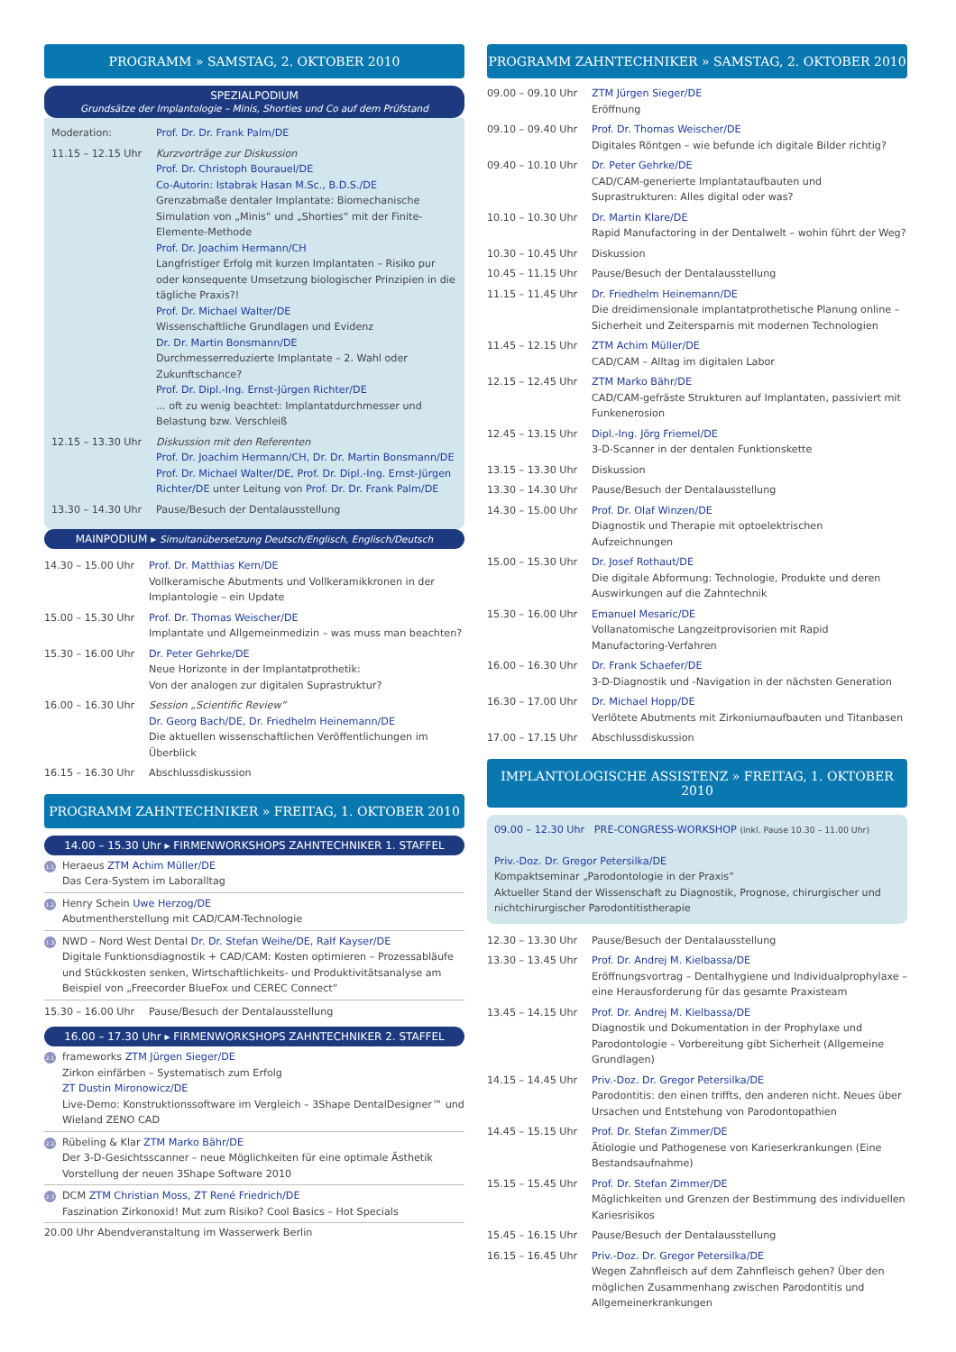PROGRAMM » SAMSTAG, 2. OKTOBER 2010
SPEZIALPODIUM
Grundsätze der Implantologie – Minis, Shorties und Co auf dem Prüfstand
Moderation: Prof. Dr. Dr. Frank Palm/DE
11.15 – 12.15 Uhr Kurzvorträge zur Diskussion
Prof. Dr. Christoph Bourauel/DE
Co-Autorin: Istabrak Hasan M.Sc., B.D.S./DE
Grenzabmaße dentaler Implantate: Biomechanische Simulation von „Minis“ und „Shorties“ mit der Finite-Elemente-Methode
Prof. Dr. Joachim Hermann/CH
Langfristiger Erfolg mit kurzen Implantaten – Risiko pur oder konsequente Umsetzung biologischer Prinzipien in die tägliche Praxis?!
Prof. Dr. Michael Walter/DE
Wissenschaftliche Grundlagen und Evidenz
Dr. Dr. Martin Bonsmann/DE
Durchmesserreduzierte Implantate – 2. Wahl oder Zukunftschance?
Prof. Dr. Dipl.-Ing. Ernst-Jürgen Richter/DE
... oft zu wenig beachtet: Implantatdurchmesser und Belastung bzw. Verschleiß
12.15 – 13.30 Uhr Diskussion mit den Referenten
Prof. Dr. Joachim Hermann/CH, Dr. Dr. Martin Bonsmann/DE Prof. Dr. Michael Walter/DE, Prof. Dr. Dipl.-Ing. Ernst-Jürgen Richter/DE unter Leitung von Prof. Dr. Dr. Frank Palm/DE
13.30 – 14.30 Uhr Pause/Besuch der Dentalausstellung
MAINPODIUM ▸ Simultanübersetzung Deutsch/Englisch, Englisch/Deutsch
14.30 – 15.00 Uhr Prof. Dr. Matthias Kern/DE
Vollkeramische Abutments und Vollkeramikkronen in der Implantologie – ein Update
15.00 – 15.30 Uhr Prof. Dr. Thomas Weischer/DE
Implantate und Allgemeinmedizin – was muss man beachten?
15.30 – 16.00 Uhr Dr. Peter Gehrke/DE
Neue Horizonte in der Implantatprothetik:
Von der analogen zur digitalen Suprastruktur?
16.00 – 16.30 Uhr Session „Scientific Review“
Dr. Georg Bach/DE, Dr. Friedhelm Heinemann/DE
Die aktuellen wissenschaftlichen Veröffentlichungen im Überblick
16.15 – 16.30 Uhr Abschlussdiskussion
PROGRAMM ZAHNTECHNIKER » FREITAG, 1. OKTOBER 2010
14.00 – 15.30 Uhr ▸ FIRMENWORKSHOPS ZAHNTECHNIKER 1. STAFFEL
1.1 Heraeus ZTM Achim Müller/DE
Das Cera-System im Laboralltag
1.2 Henry Schein Uwe Herzog/DE
Abutmentherstellung mit CAD/CAM-Technologie
1.3 NWD – Nord West Dental Dr. Dr. Stefan Weihe/DE, Ralf Kayser/DE
Digitale Funktionsdiagnostik + CAD/CAM: Kosten optimieren – Prozessabläufe und Stückkosten senken, Wirtschaftlichkeits- und Produktivitätsanalyse am Beispiel von „Freecorder BlueFox und CEREC Connect“
15.30 – 16.00 Uhr Pause/Besuch der Dentalausstellung
16.00 – 17.30 Uhr ▸ FIRMENWORKSHOPS ZAHNTECHNIKER 2. STAFFEL
2.1 frameworks ZTM Jürgen Sieger/DE
Zirkon einfärben – Systematisch zum Erfolg
ZT Dustin Mironowicz/DE
Live-Demo: Konstruktionssoftware im Vergleich – 3Shape DentalDesigner™ und Wieland ZENO CAD
2.2 Rübeling & Klar ZTM Marko Bähr/DE
Der 3-D-Gesichtsscanner – neue Möglichkeiten für eine optimale Ästhetik Vorstellung der neuen 3Shape Software 2010
2.3 DCM ZTM Christian Moss, ZT René Friedrich/DE
Faszination Zirkonoxid! Mut zum Risiko? Cool Basics – Hot Specials
20.00 Uhr Abendveranstaltung im Wasserwerk Berlin
PROGRAMM ZAHNTECHNIKER » SAMSTAG, 2. OKTOBER 2010
09.00 – 09.10 Uhr ZTM Jürgen Sieger/DE
Eröffnung
09.10 – 09.40 Uhr Prof. Dr. Thomas Weischer/DE
Digitales Röntgen – wie befunde ich digitale Bilder richtig?
09.40 – 10.10 Uhr Dr. Peter Gehrke/DE
CAD/CAM-generierte Implantataufbauten und Suprastrukturen: Alles digital oder was?
10.10 – 10.30 Uhr Dr. Martin Klare/DE
Rapid Manufactoring in der Dentalwelt – wohin führt der Weg?
10.30 – 10.45 Uhr Diskussion
10.45 – 11.15 Uhr Pause/Besuch der Dentalausstellung
11.15 – 11.45 Uhr Dr. Friedhelm Heinemann/DE
Die dreidimensionale implantatprothetische Planung online – Sicherheit und Zeitersparnis mit modernen Technologien
11.45 – 12.15 Uhr ZTM Achim Müller/DE
CAD/CAM – Alltag im digitalen Labor
12.15 – 12.45 Uhr ZTM Marko Bähr/DE
CAD/CAM-gefräste Strukturen auf Implantaten, passiviert mit Funkenerosion
12.45 – 13.15 Uhr Dipl.-Ing. Jörg Friemel/DE
3-D-Scanner in der dentalen Funktionskette
13.15 – 13.30 Uhr Diskussion
13.30 – 14.30 Uhr Pause/Besuch der Dentalausstellung
14.30 – 15.00 Uhr Prof. Dr. Olaf Winzen/DE
Diagnostik und Therapie mit optoelektrischen Aufzeichnungen
15.00 – 15.30 Uhr Dr. Josef Rothaut/DE
Die digitale Abformung: Technologie, Produkte und deren Auswirkungen auf die Zahntechnik
15.30 – 16.00 Uhr Emanuel Mesaric/DE
Vollanatomische Langzeitprovisorien mit Rapid Manufactoring-Verfahren
16.00 – 16.30 Uhr Dr. Frank Schaefer/DE
3-D-Diagnostik und -Navigation in der nächsten Generation
16.30 – 17.00 Uhr Dr. Michael Hopp/DE
Verlötete Abutments mit Zirkoniumaufbauten und Titanbasen
17.00 – 17.15 Uhr Abschlussdiskussion
IMPLANTOLOGISCHE ASSISTENZ » FREITAG, 1. OKTOBER 2010
09.00 – 12.30 Uhr PRE-CONGRESS-WORKSHOP (inkl. Pause 10.30 – 11.00 Uhr)
Priv.-Doz. Dr. Gregor Petersilka/DE
Kompaktseminar „Parodontologie in der Praxis“
Aktueller Stand der Wissenschaft zu Diagnostik, Prognose, chirurgischer und nichtchirurgischer Parodontitistherapie
12.30 – 13.30 Uhr Pause/Besuch der Dentalausstellung
13.30 – 13.45 Uhr Prof. Dr. Andrej M. Kielbassa/DE
Eröffnungsvortrag – Dentalhygiene und Individualprophylaxe – eine Herausforderung für das gesamte Praxisteam
13.45 – 14.15 Uhr Prof. Dr. Andrej M. Kielbassa/DE
Diagnostik und Dokumentation in der Prophylaxe und Parodontologie – Vorbereitung gibt Sicherheit (Allgemeine Grundlagen)
14.15 – 14.45 Uhr Priv.-Doz. Dr. Gregor Petersilka/DE
Parodontitis: den einen triffts, den anderen nicht. Neues über Ursachen und Entstehung von Parodontopathien
14.45 – 15.15 Uhr Prof. Dr. Stefan Zimmer/DE
Ätiologie und Pathogenese von Karieserkrankungen (Eine Bestandsaufnahme)
15.15 – 15.45 Uhr Prof. Dr. Stefan Zimmer/DE
Möglichkeiten und Grenzen der Bestimmung des individuellen Kariesrisikos
15.45 – 16.15 Uhr Pause/Besuch der Dentalausstellung
16.15 – 16.45 Uhr Priv.-Doz. Dr. Gregor Petersilka/DE
Wegen Zahnfleisch auf dem Zahnfleisch gehen? Über den möglichen Zusammenhang zwischen Parodontitis und Allgemeinerkrankungen